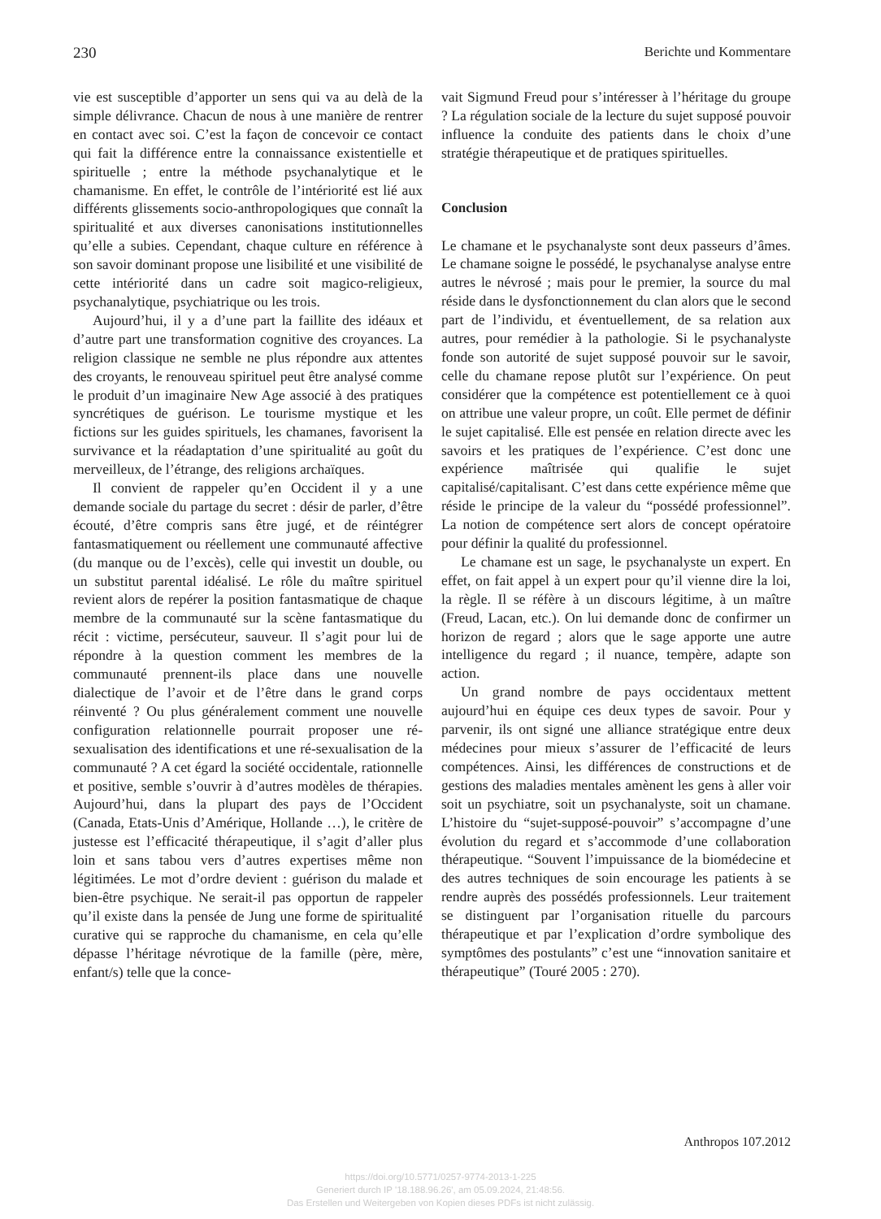230 Berichte und Kommentare
vie est susceptible d’apporter un sens qui va au delà de la simple délivrance. Chacun de nous à une manière de rentrer en contact avec soi. C’est la façon de concevoir ce contact qui fait la différence entre la connaissance existentielle et spirituelle ; entre la méthode psychanalytique et le chamanisme. En effet, le contrôle de l’intériorité est lié aux différents glissements socio-anthropologiques que connaît la spiritualité et aux diverses canonisations institutionnelles qu’elle a subies. Cependant, chaque culture en référence à son savoir dominant propose une lisibilité et une visibilité de cette intériorité dans un cadre soit magico-religieux, psychanalytique, psychiatrique ou les trois.
Aujourd’hui, il y a d’une part la faillite des idéaux et d’autre part une transformation cognitive des croyances. La religion classique ne semble ne plus répondre aux attentes des croyants, le renouveau spirituel peut être analysé comme le produit d’un imaginaire New Age associé à des pratiques syncrétiques de guérison. Le tourisme mystique et les fictions sur les guides spirituels, les chamanes, favorisent la survivance et la réadaptation d’une spiritualité au goût du merveilleux, de l’étrange, des religions archaïques.
Il convient de rappeler qu’en Occident il y a une demande sociale du partage du secret : désir de parler, d’être écouté, d’être compris sans être jugé, et de réintégrer fantasmatiquement ou réellement une communauté affective (du manque ou de l’excès), celle qui investit un double, ou un substitut parental idéalisé. Le rôle du maître spirituel revient alors de repérer la position fantasmatique de chaque membre de la communauté sur la scène fantasmatique du récit : victime, persécuteur, sauveur. Il s’agit pour lui de répondre à la question comment les membres de la communauté prennent-ils place dans une nouvelle dialectique de l’avoir et de l’être dans le grand corps réinventé ? Ou plus généralement comment une nouvelle configuration relationnelle pourrait proposer une ré-sexualisation des identifications et une ré-sexualisation de la communauté ? A cet égard la société occidentale, rationnelle et positive, semble s’ouvrir à d’autres modèles de thérapies. Aujourd’hui, dans la plupart des pays de l’Occident (Canada, Etats-Unis d’Amérique, Hollande …), le critère de justesse est l’efficacité thérapeutique, il s’agit d’aller plus loin et sans tabou vers d’autres expertises même non légitimées. Le mot d’ordre devient : guérison du malade et bien-être psychique. Ne serait-il pas opportun de rappeler qu’il existe dans la pensée de Jung une forme de spiritualité curative qui se rapproche du chamanisme, en cela qu’elle dépasse l’héritage névrotique de la famille (père, mère, enfant/s) telle que la conce-
vait Sigmund Freud pour s’intéresser à l’héritage du groupe ? La régulation sociale de la lecture du sujet supposé pouvoir influence la conduite des patients dans le choix d’une stratégie thérapeutique et de pratiques spirituelles.
Conclusion
Le chamane et le psychanalyste sont deux passeurs d’âmes. Le chamane soigne le possédé, le psychanalyse analyse entre autres le névrosé ; mais pour le premier, la source du mal réside dans le dysfonctionnement du clan alors que le second part de l’individu, et éventuellement, de sa relation aux autres, pour remédier à la pathologie. Si le psychanalyste fonde son autorité de sujet supposé pouvoir sur le savoir, celle du chamane repose plutôt sur l’expérience. On peut considérer que la compétence est potentiellement ce à quoi on attribue une valeur propre, un coût. Elle permet de définir le sujet capitalisé. Elle est pensée en relation directe avec les savoirs et les pratiques de l’expérience. C’est donc une expérience maîtrisée qui qualifie le sujet capitalisé/capitalisant. C’est dans cette expérience même que réside le principe de la valeur du “possédé professionnel”. La notion de compétence sert alors de concept opératoire pour définir la qualité du professionnel.
Le chamane est un sage, le psychanalyste un expert. En effet, on fait appel à un expert pour qu’il vienne dire la loi, la règle. Il se réfère à un discours légitime, à un maître (Freud, Lacan, etc.). On lui demande donc de confirmer un horizon de regard ; alors que le sage apporte une autre intelligence du regard ; il nuance, tempère, adapte son action.
Un grand nombre de pays occidentaux mettent aujourd’hui en équipe ces deux types de savoir. Pour y parvenir, ils ont signé une alliance stratégique entre deux médecines pour mieux s’assurer de l’efficacité de leurs compétences. Ainsi, les différences de constructions et de gestions des maladies mentales amènent les gens à aller voir soit un psychiatre, soit un psychanalyste, soit un chamane. L’histoire du “sujet-supposé-pouvoir” s’accompagne d’une évolution du regard et s’accommode d’une collaboration thérapeutique. “Souvent l’impuissance de la biomédecine et des autres techniques de soin encourage les patients à se rendre auprès des possédés professionnels. Leur traitement se distinguent par l’organisation rituelle du parcours thérapeutique et par l’explication d’ordre symbolique des symptômes des postulants” c’est une “innovation sanitaire et thérapeutique” (Touré 2005 : 270).
Anthropos 107.2012
https://doi.org/10.5771/0257-9774-2013-1-225
Generiert durch IP '18.188.96.26', am 05.09.2024, 21:48:56.
Das Erstellen und Weitergeben von Kopien dieses PDFs ist nicht zulässig.